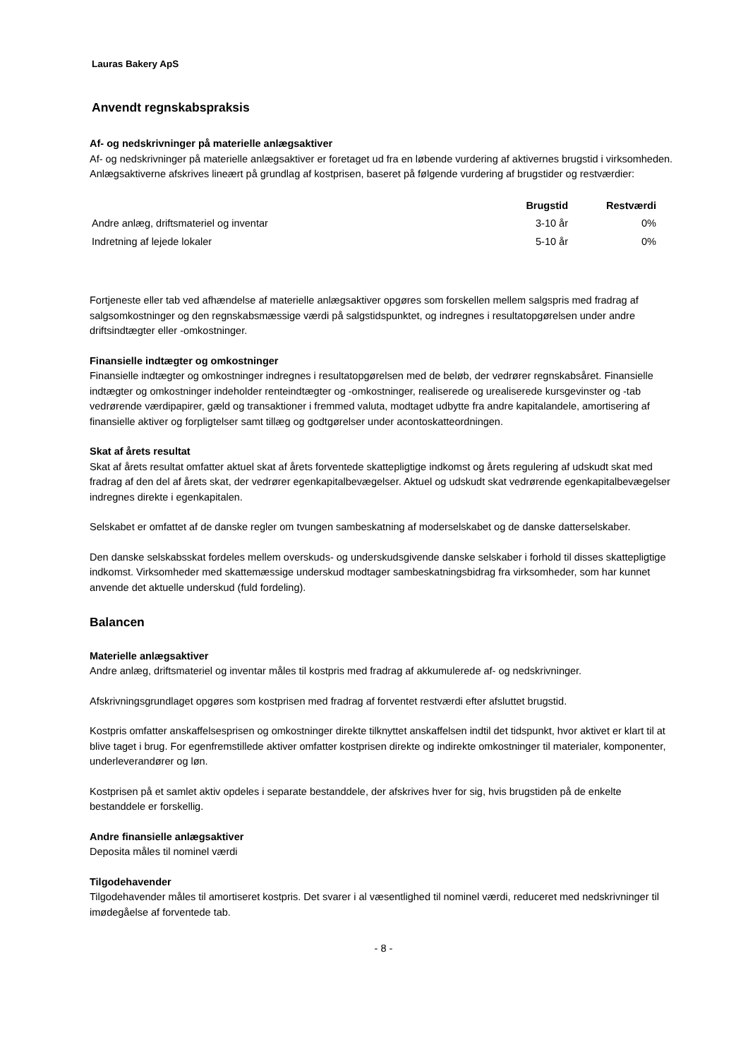Lauras Bakery ApS
Anvendt regnskabspraksis
Af- og nedskrivninger på materielle anlægsaktiver
Af- og nedskrivninger på materielle anlægsaktiver er foretaget ud fra en løbende vurdering af aktivernes brugstid i virksomheden. Anlægsaktiverne afskrives lineært på grundlag af kostprisen, baseret på følgende vurdering af brugstider og restværdier:
| | Brugstid | Restværdi |
| --- | --- | --- |
| Andre anlæg, driftsmateriel og inventar | 3-10 år | 0% |
| Indretning af lejede lokaler | 5-10 år | 0% |
Fortjeneste eller tab ved afhændelse af materielle anlægsaktiver opgøres som forskellen mellem salgspris med fradrag af salgsomkostninger og den regnskabsmæssige værdi på salgstidspunktet, og indregnes i resultatopgørelsen under andre driftsindtægter eller -omkostninger.
Finansielle indtægter og omkostninger
Finansielle indtægter og omkostninger indregnes i resultatopgørelsen med de beløb, der vedrører regnskabsåret. Finansielle indtægter og omkostninger indeholder renteindtægter og -omkostninger, realiserede og urealiserede kursgevinster og -tab vedrørende værdipapirer, gæld og transaktioner i fremmed valuta, modtaget udbytte fra andre kapitalandele, amortisering af finansielle aktiver og forpligtelser samt tillæg og godtgørelser under acontoskatteordningen.
Skat af årets resultat
Skat af årets resultat omfatter aktuel skat af årets forventede skattepligtige indkomst og årets regulering af udskudt skat med fradrag af den del af årets skat, der vedrører egenkapitalbevægelser. Aktuel og udskudt skat vedrørende egenkapitalbevægelser indregnes direkte i egenkapitalen.
Selskabet er omfattet af de danske regler om tvungen sambeskatning af moderselskabet og de danske datterselskaber.
Den danske selskabsskat fordeles mellem overskuds- og underskudsgivende danske selskaber i forhold til disses skattepligtige indkomst. Virksomheder med skattemæssige underskud modtager sambeskatningsbidrag fra virksomheder, som har kunnet anvende det aktuelle underskud (fuld fordeling).
Balancen
Materielle anlægsaktiver
Andre anlæg, driftsmateriel og inventar måles til kostpris med fradrag af akkumulerede af- og nedskrivninger.
Afskrivningsgrundlaget opgøres som kostprisen med fradrag af forventet restværdi efter afsluttet brugstid.
Kostpris omfatter anskaffelsesprisen og omkostninger direkte tilknyttet anskaffelsen indtil det tidspunkt, hvor aktivet er klart til at blive taget i brug. For egenfremstillede aktiver omfatter kostprisen direkte og indirekte omkostninger til materialer, komponenter, underleverandører og løn.
Kostprisen på et samlet aktiv opdeles i separate bestanddele, der afskrives hver for sig, hvis brugstiden på de enkelte bestanddele er forskellig.
Andre finansielle anlægsaktiver
Deposita måles til nominel værdi
Tilgodehavender
Tilgodehavender måles til amortiseret kostpris. Det svarer i al væsentlighed til nominel værdi, reduceret med nedskrivninger til imødegåelse af forventede tab.
- 8 -